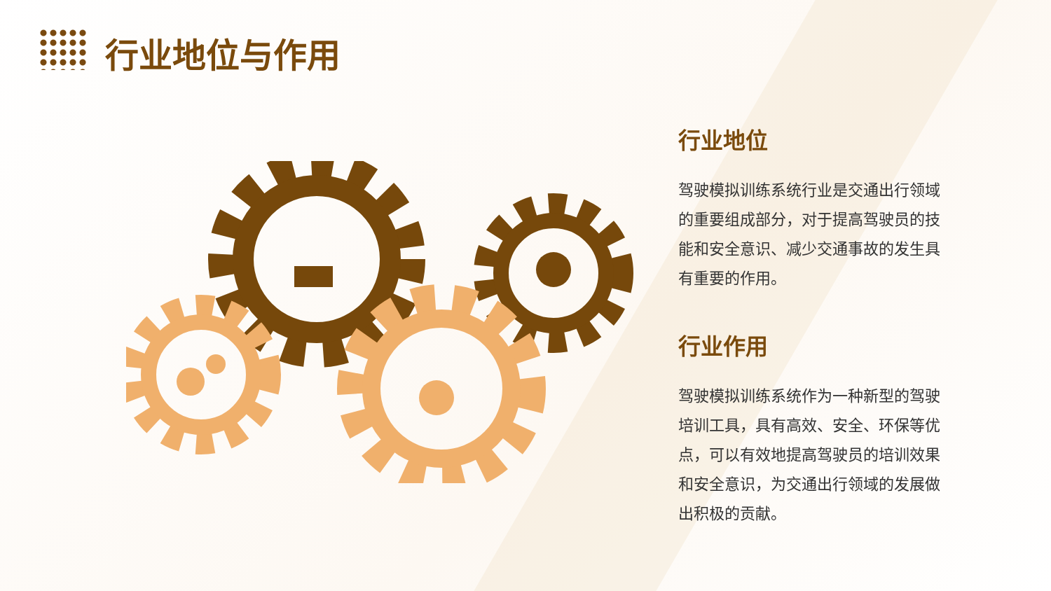行业地位与作用
行业地位
驾驶模拟训练系统行业是交通出行领域的重要组成部分，对于提高驾驶员的技能和安全意识、减少交通事故的发生具有重要的作用。
行业作用
驾驶模拟训练系统作为一种新型的驾驶培训工具，具有高效、安全、环保等优点，可以有效地提高驾驶员的培训效果和安全意识，为交通出行领域的发展做出积极的贡献。